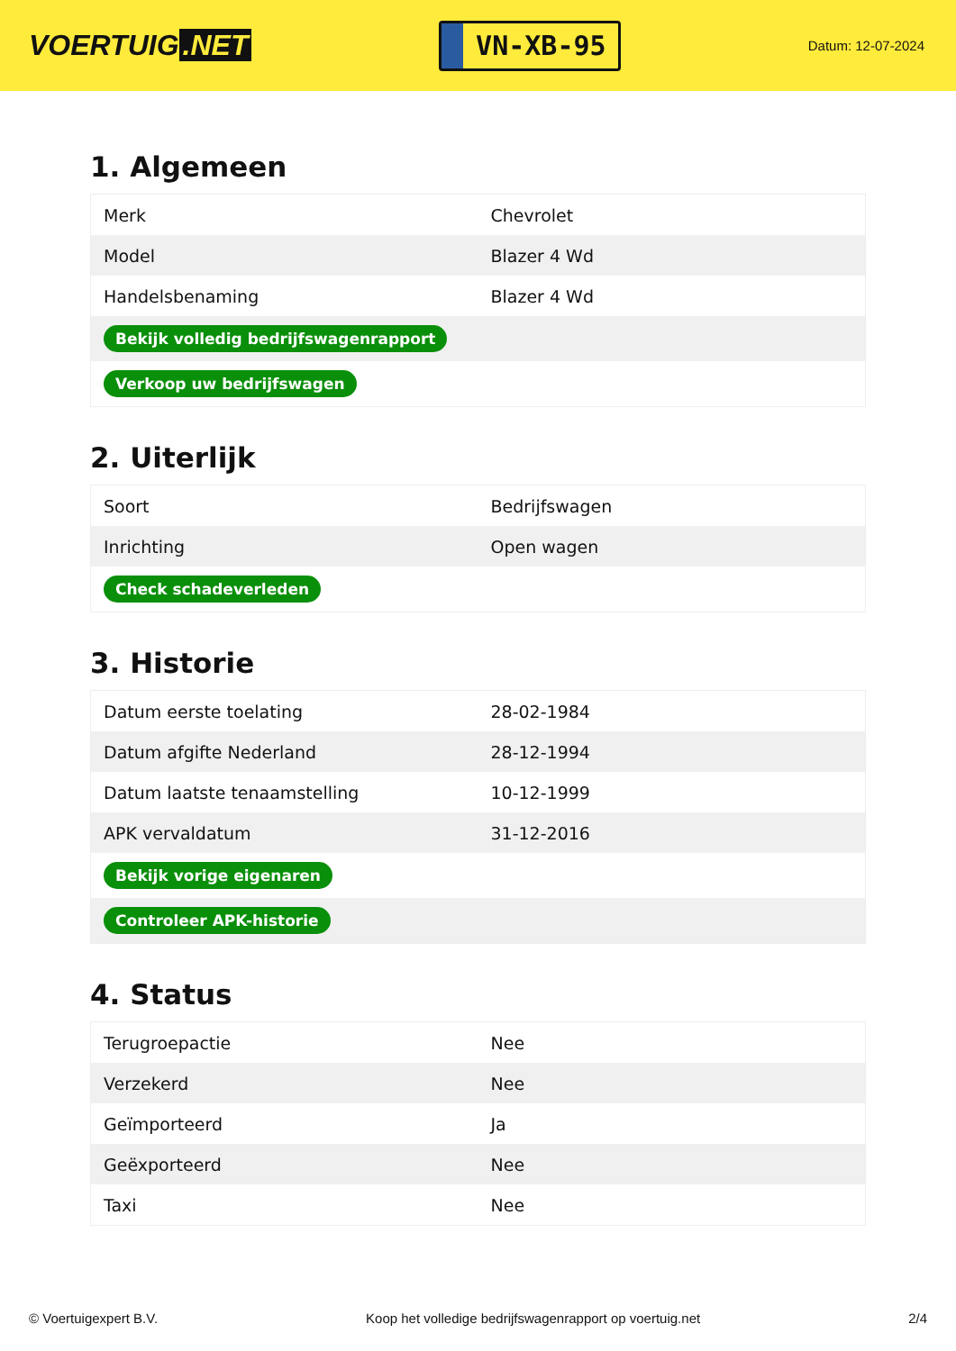VOERTUIG.NET
VN-XB-95
Datum: 12-07-2024
1. Algemeen
| Merk | Chevrolet |
| Model | Blazer 4 Wd |
| Handelsbenaming | Blazer 4 Wd |
| Bekijk volledig bedrijfswagenrapport | |
| Verkoop uw bedrijfswagen | |
2. Uiterlijk
| Soort | Bedrijfswagen |
| Inrichting | Open wagen |
| Check schadeverleden | |
3. Historie
| Datum eerste toelating | 28-02-1984 |
| Datum afgifte Nederland | 28-12-1994 |
| Datum laatste tenaamstelling | 10-12-1999 |
| APK vervaldatum | 31-12-2016 |
| Bekijk vorige eigenaren | |
| Controleer APK-historie | |
4. Status
| Terugroepactie | Nee |
| Verzekerd | Nee |
| Geïmporteerd | Ja |
| Geëxporteerd | Nee |
| Taxi | Nee |
© Voertuigexpert B.V. Koop het volledige bedrijfswagenrapport op voertuig.net 2/4